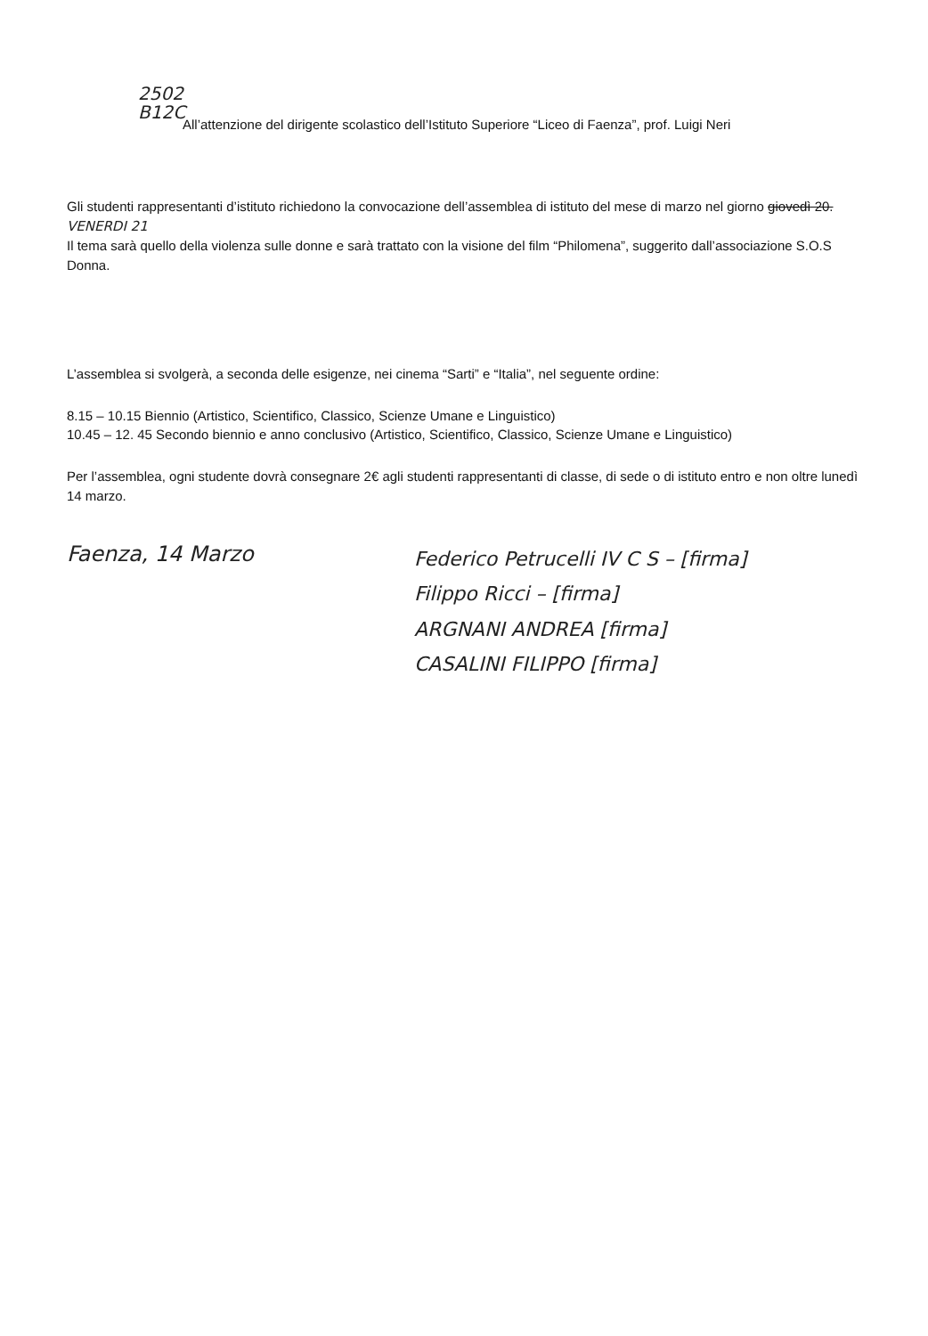2502
B12C
All’attenzione del dirigente scolastico dell’Istituto Superiore “Liceo di Faenza”, prof. Luigi Neri
Gli studenti rappresentanti d’istituto richiedono la convocazione dell’assemblea di istituto del mese di marzo nel giorno giovedì 20. VENERDI 21
Il tema sarà quello della violenza sulle donne e sarà trattato con la visione del film “Philomena”, suggerito dall’associazione S.O.S Donna.
L’assemblea si svolgerà, a seconda delle esigenze, nei cinema “Sarti” e “Italia”, nel seguente ordine:
8.15 – 10.15 Biennio (Artistico, Scientifico, Classico, Scienze Umane e Linguistico)
10.45 – 12. 45 Secondo biennio e anno conclusivo (Artistico, Scientifico, Classico, Scienze Umane e Linguistico)
Per l’assemblea, ogni studente dovrà consegnare 2€ agli studenti rappresentanti di classe, di sede o di istituto entro e non oltre lunedì 14 marzo.
Faenza, 14 Marzo
Federico Petrucelli IV C S – [firma]
Filippo Ricci – [firma]
ARGNANI ANDREA [firma]
CASALINI FILIPPO [firma]